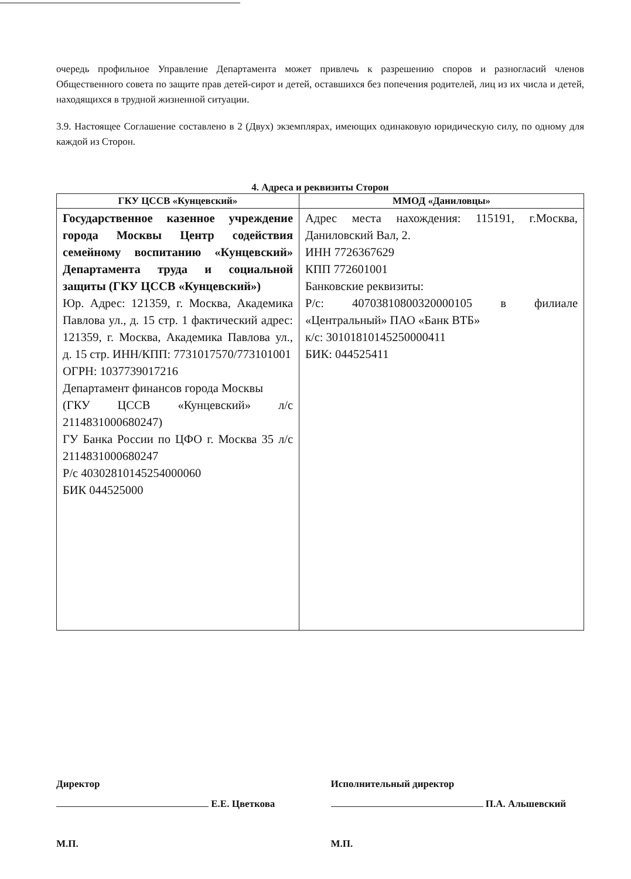очередь профильное Управление Департамента может привлечь к разрешению споров и разногласий членов Общественного совета по защите прав детей-сирот и детей, оставшихся без попечения родителей, лиц из их числа и детей, находящихся в трудной жизненной ситуации.
3.9. Настоящее Соглашение составлено в 2 (Двух) экземплярах, имеющих одинаковую юридическую силу, по одному для каждой из Сторон.
4. Адреса и реквизиты Сторон
| ГКУ ЦССВ «Кунцевский» | ММОД «Даниловцы» |
| --- | --- |
| Государственное казенное учреждение города Москвы Центр содействия семейному воспитанию «Кунцевский» Департамента труда и социальной защиты (ГКУ ЦССВ «Кунцевский») Юр. Адрес: 121359, г. Москва, Академика Павлова ул., д. 15 стр. 1 фактический адрес: 121359, г. Москва, Академика Павлова ул., д. 15 стр. ИНН/КПП: 7731017570/773101001 ОГРН: 1037739017216 Департамент финансов города Москвы (ГКУ ЦССВ «Кунцевский» л/с 2114831000680247) ГУ Банка России по ЦФО г. Москва 35 л/с 2114831000680247 Р/с 40302810145254000060 БИК 044525000 | Адрес места нахождения: 115191, г.Москва, Даниловский Вал, 2. ИНН 7726367629 КПП 772601001 Банковские реквизиты: Р/с: 40703810800320000105 в филиале «Центральный» ПАО «Банк ВТБ» к/с: 30101810145250000411 БИК: 044525411 |
Директор
Е.Е. Цветкова
М.П.
Исполнительный директор
П.А. Альшевский
М.П.